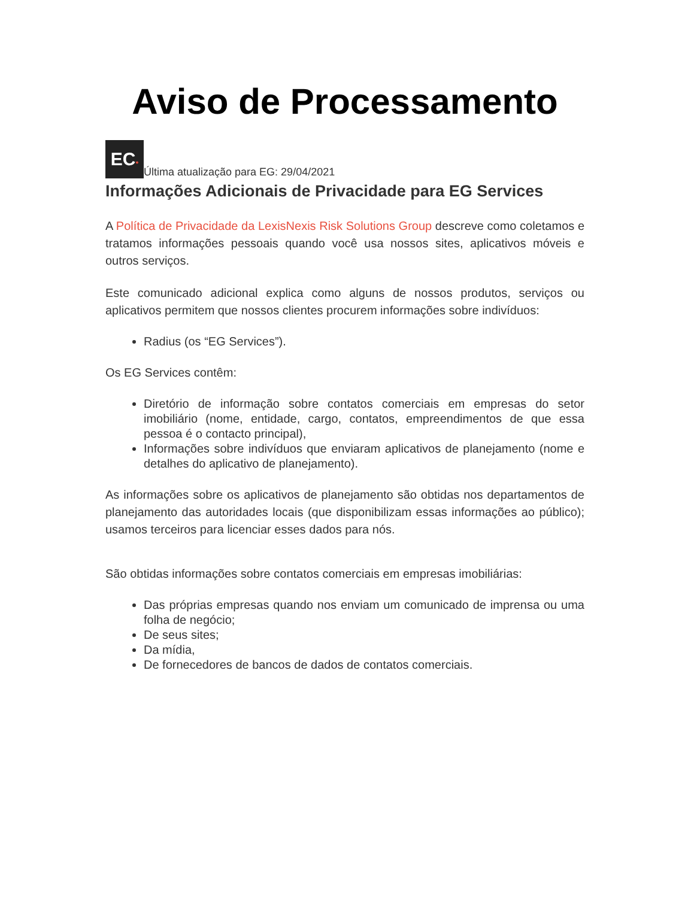Aviso de Processamento
EC• Última atualização para EG: 29/04/2021
Informações Adicionais de Privacidade para EG Services
A Política de Privacidade da LexisNexis Risk Solutions Group descreve como coletamos e tratamos informações pessoais quando você usa nossos sites, aplicativos móveis e outros serviços.
Este comunicado adicional explica como alguns de nossos produtos, serviços ou aplicativos permitem que nossos clientes procurem informações sobre indivíduos:
Radius (os “EG Services”).
Os EG Services contêm:
Diretório de informação sobre contatos comerciais em empresas do setor imobiliário (nome, entidade, cargo, contatos, empreendimentos de que essa pessoa é o contacto principal),
Informações sobre indivíduos que enviaram aplicativos de planejamento (nome e detalhes do aplicativo de planejamento).
As informações sobre os aplicativos de planejamento são obtidas nos departamentos de planejamento das autoridades locais (que disponibilizam essas informações ao público); usamos terceiros para licenciar esses dados para nós.
São obtidas informações sobre contatos comerciais em empresas imobiliárias:
Das próprias empresas quando nos enviam um comunicado de imprensa ou uma folha de negócio;
De seus sites;
Da mídia,
De fornecedores de bancos de dados de contatos comerciais.